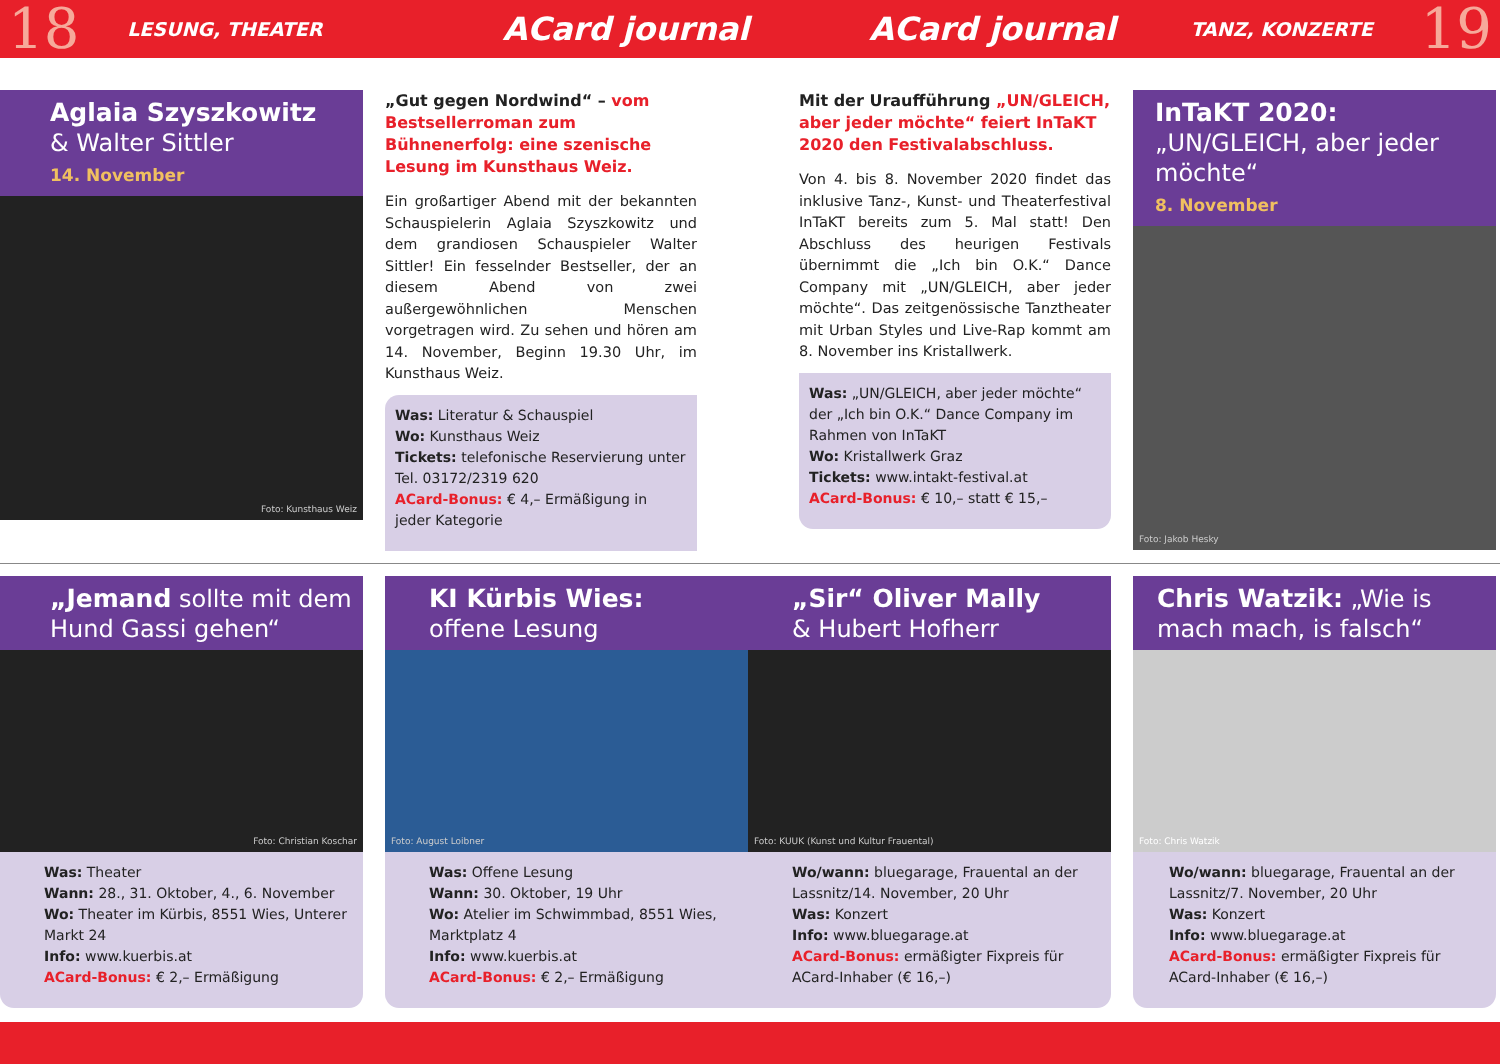18 LESUNG, THEATER ACard journal ACard journal TANZ, KONZERTE 19
Aglaia Szyszkowitz
& Walter Sittler
14. November
Foto: Kunsthaus Weiz
„Gut gegen Nordwind“ – vom Bestsellerroman zum Bühnenerfolg: eine szenische Lesung im Kunsthaus Weiz.
Ein großartiger Abend mit der bekannten Schauspielerin Aglaia Szyszkowitz und dem grandiosen Schauspieler Walter Sittler! Ein fesselnder Bestseller, der an diesem Abend von zwei außergewöhnlichen Menschen vorgetragen wird. Zu sehen und hören am 14. November, Beginn 19.30 Uhr, im Kunsthaus Weiz.
Was: Literatur & Schauspiel
Wo: Kunsthaus Weiz
Tickets: telefonische Reservierung unter Tel. 03172/2319 620
ACard-Bonus: € 4,– Ermäßigung in jeder Kategorie
Mit der Uraufführung „UN/GLEICH, aber jeder möchte“ feiert InTaKT 2020 den Festivalabschluss.
Von 4. bis 8. November 2020 findet das inklusive Tanz-, Kunst- und Theaterfestival InTaKT bereits zum 5. Mal statt! Den Abschluss des heurigen Festivals übernimmt die „Ich bin O.K.“ Dance Company mit „UN/GLEICH, aber jeder möchte“. Das zeitgenössische Tanztheater mit Urban Styles und Live-Rap kommt am 8. November ins Kristallwerk.
Was: „UN/GLEICH, aber jeder möchte“ der „Ich bin O.K.“ Dance Company im Rahmen von InTaKT
Wo: Kristallwerk Graz
Tickets: www.intakt-festival.at
ACard-Bonus: € 10,– statt € 15,–
InTaKT 2020: „UN/GLEICH, aber jeder möchte“
8. November
Foto: Jakob Hesky
„Jemand sollte mit dem Hund Gassi gehen“
Foto: Christian Koschar
Was: Theater
Wann: 28., 31. Oktober, 4., 6. November
Wo: Theater im Kürbis, 8551 Wies, Unterer Markt 24
Info: www.kuerbis.at
ACard-Bonus: € 2,– Ermäßigung
KI Kürbis Wies:
offene Lesung
Foto: August Loibner
Was: Offene Lesung
Wann: 30. Oktober, 19 Uhr
Wo: Atelier im Schwimmbad, 8551 Wies, Marktplatz 4
Info: www.kuerbis.at
ACard-Bonus: € 2,– Ermäßigung
„Sir“ Oliver Mally
& Hubert Hofherr
Foto: KUUK (Kunst und Kultur Frauental)
Wo/wann: bluegarage, Frauental an der Lassnitz/14. November, 20 Uhr
Was: Konzert
Info: www.bluegarage.at
ACard-Bonus: ermäßigter Fixpreis für ACard-Inhaber (€ 16,–)
Chris Watzik: „Wie is mach mach, is falsch“
Foto: Chris Watzik
Wo/wann: bluegarage, Frauental an der Lassnitz/7. November, 20 Uhr
Was: Konzert
Info: www.bluegarage.at
ACard-Bonus: ermäßigter Fixpreis für ACard-Inhaber (€ 16,–)